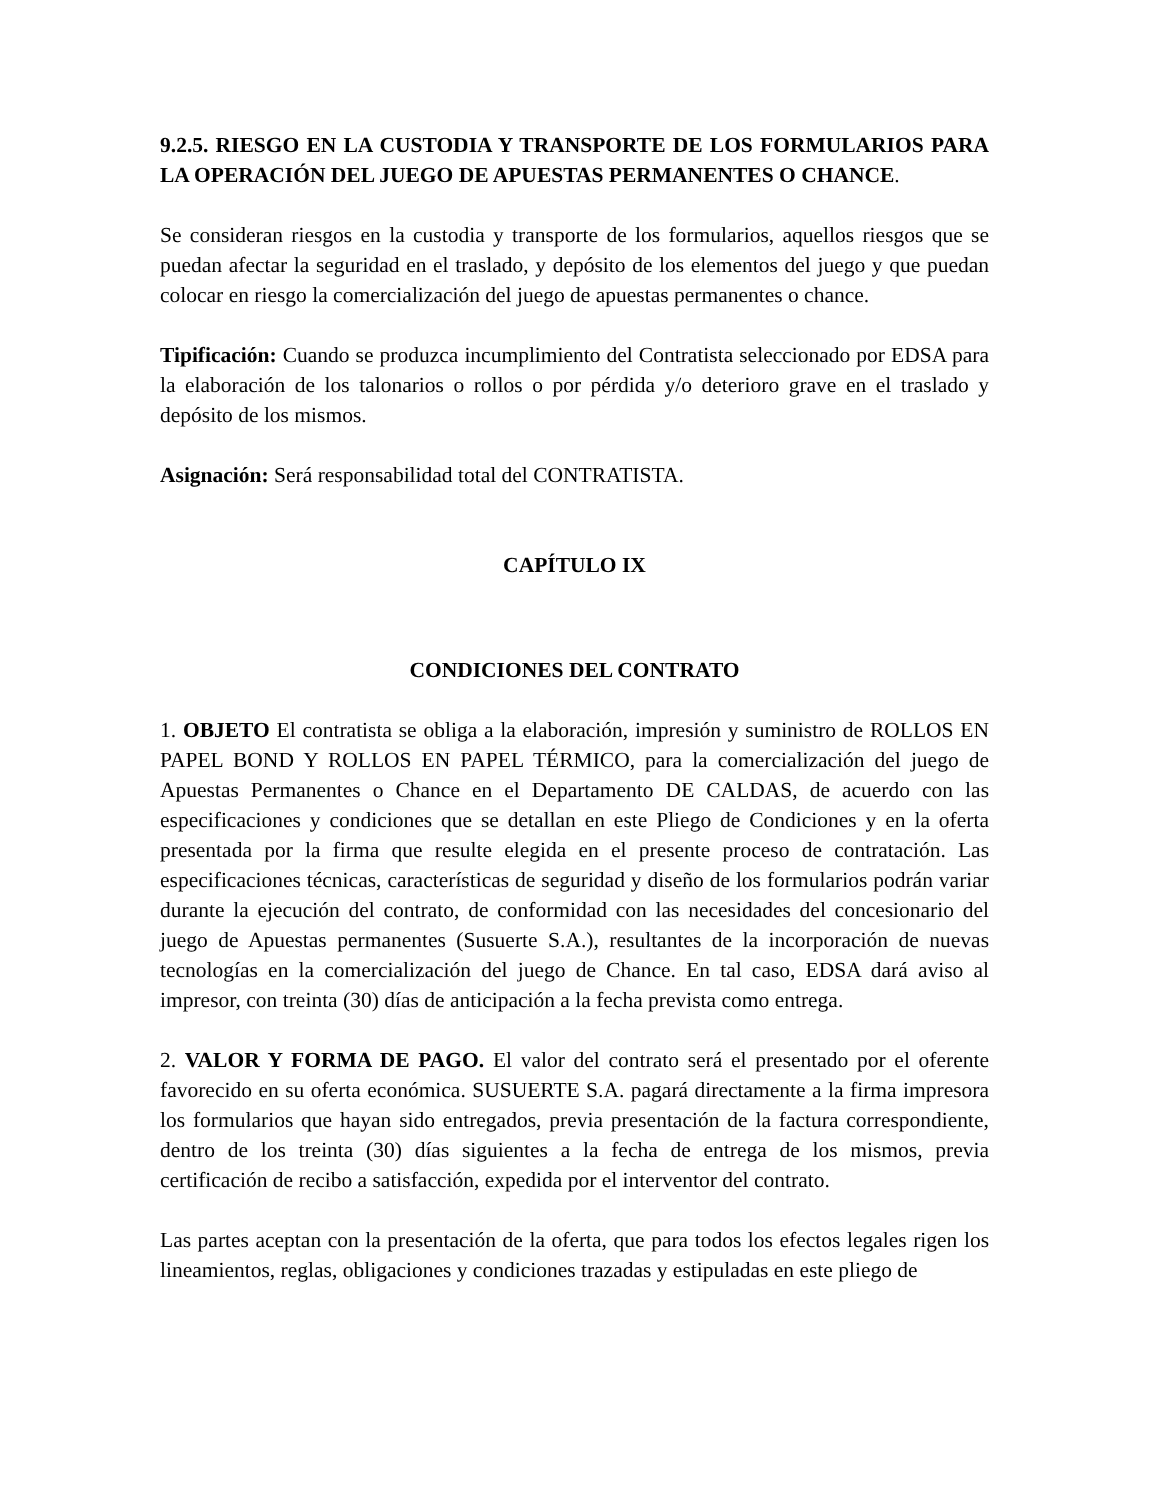9.2.5. RIESGO EN LA CUSTODIA Y TRANSPORTE DE LOS FORMULARIOS PARA LA OPERACIÓN DEL JUEGO DE APUESTAS PERMANENTES O CHANCE.
Se consideran riesgos en la custodia y transporte de los formularios, aquellos riesgos que se puedan afectar la seguridad en el traslado, y depósito de los elementos del juego y que puedan colocar en riesgo la comercialización del juego de apuestas permanentes o chance.
Tipificación: Cuando se produzca incumplimiento del Contratista seleccionado por EDSA para la elaboración de los talonarios o rollos o por pérdida y/o deterioro grave en el traslado y depósito de los mismos.
Asignación: Será responsabilidad total del CONTRATISTA.
CAPÍTULO IX
CONDICIONES DEL CONTRATO
1. OBJETO El contratista se obliga a la elaboración, impresión y suministro de ROLLOS EN PAPEL BOND Y ROLLOS EN PAPEL TÉRMICO, para la comercialización del juego de Apuestas Permanentes o Chance en el Departamento DE CALDAS, de acuerdo con las especificaciones y condiciones que se detallan en este Pliego de Condiciones y en la oferta presentada por la firma que resulte elegida en el presente proceso de contratación. Las especificaciones técnicas, características de seguridad y diseño de los formularios podrán variar durante la ejecución del contrato, de conformidad con las necesidades del concesionario del juego de Apuestas permanentes (Susuerte S.A.), resultantes de la incorporación de nuevas tecnologías en la comercialización del juego de Chance. En tal caso, EDSA dará aviso al impresor, con treinta (30) días de anticipación a la fecha prevista como entrega.
2. VALOR Y FORMA DE PAGO. El valor del contrato será el presentado por el oferente favorecido en su oferta económica. SUSUERTE S.A. pagará directamente a la firma impresora los formularios que hayan sido entregados, previa presentación de la factura correspondiente, dentro de los treinta (30) días siguientes a la fecha de entrega de los mismos, previa certificación de recibo a satisfacción, expedida por el interventor del contrato.
Las partes aceptan con la presentación de la oferta, que para todos los efectos legales rigen los lineamientos, reglas, obligaciones y condiciones trazadas y estipuladas en este pliego de